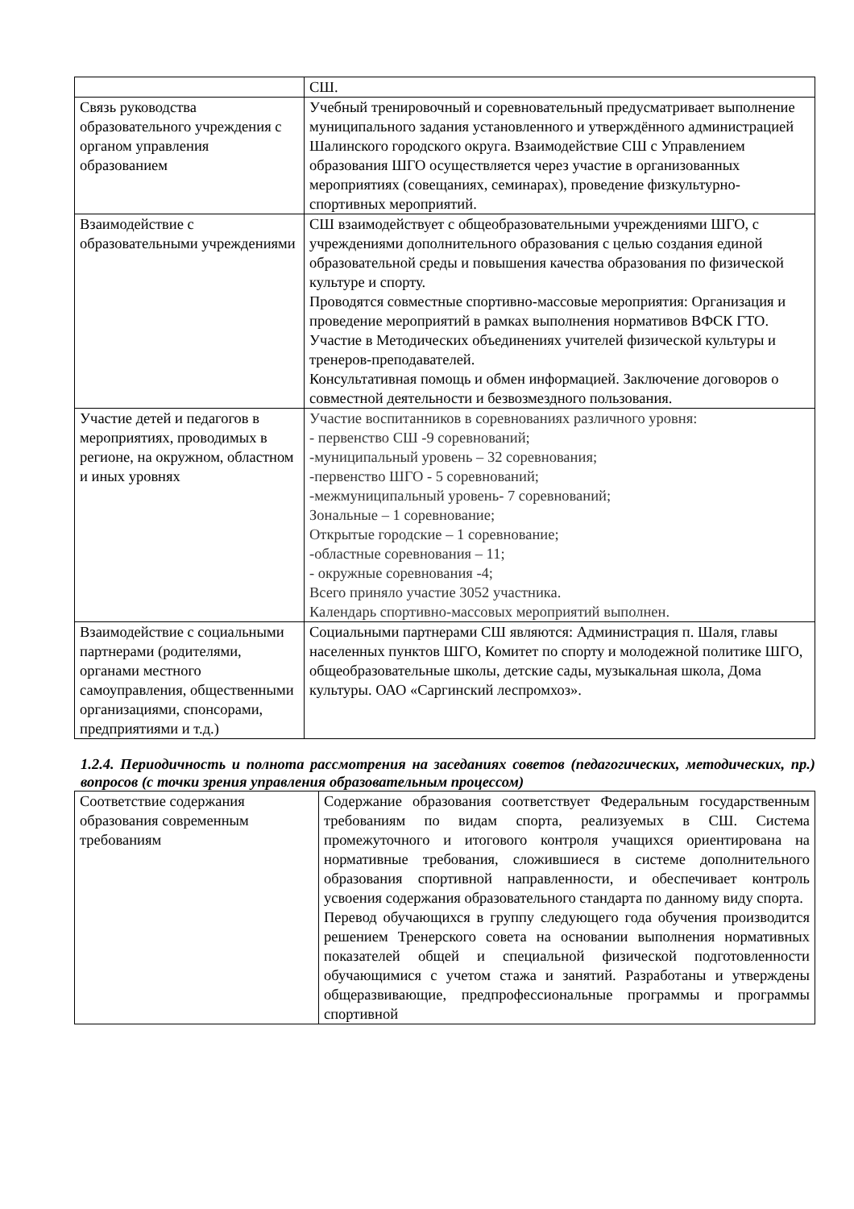| | СШ. |
| Связь руководства образовательного учреждения с органом управления образованием | Учебный тренировочный и соревновательный предусматривает выполнение муниципального задания установленного и утверждённого администрацией Шалинского городского округа. Взаимодействие СШ с Управлением образования ШГО осуществляется через участие в организованных мероприятиях (совещаниях, семинарах), проведение физкультурно-спортивных мероприятий. |
| Взаимодействие с образовательными учреждениями | СШ взаимодействует с общеобразовательными учреждениями ШГО, с учреждениями дополнительного образования с целью создания единой образовательной среды и повышения качества образования по физической культуре и спорту. Проводятся совместные спортивно-массовые мероприятия: Организация и проведение мероприятий в рамках выполнения нормативов ВФСК ГТО. Участие в Методических объединениях учителей физической культуры и тренеров-преподавателей. Консультативная помощь и обмен информацией. Заключение договоров о совместной деятельности и безвозмездного пользования. |
| Участие детей и педагогов в мероприятиях, проводимых в регионе, на окружном, областном и иных уровнях | Участие воспитанников в соревнованиях различного уровня: - первенство СШ -9 соревнований; -муниципальный уровень – 32 соревнования; -первенство ШГО - 5 соревнований; -межмуниципальный уровень- 7 соревнований; Зональные – 1 соревнование; Открытые городские – 1 соревнование; -областные соревнования – 11; - окружные соревнования -4; Всего приняло участие 3052 участника. Календарь спортивно-массовых мероприятий выполнен. |
| Взаимодействие с социальными партнерами (родителями, органами местного самоуправления, общественными организациями, спонсорами, предприятиями и т.д.) | Социальными партнерами СШ являются: Администрация п. Шаля, главы населенных пунктов ШГО, Комитет по спорту и молодежной политике ШГО, общеобразовательные школы, детские сады, музыкальная школа, Дома культуры. ОАО «Саргинский леспромхоз». |
1.2.4. Периодичность и полнота рассмотрения на заседаниях советов (педагогических, методических, пр.) вопросов (с точки зрения управления образовательным процессом)
| Соответствие содержания образования современным требованиям | Содержание образования соответствует Федеральным государственным требованиям по видам спорта, реализуемых в СШ. Система промежуточного и итогового контроля учащихся ориентирована на нормативные требования, сложившиеся в системе дополнительного образования спортивной направленности, и обеспечивает контроль усвоения содержания образовательного стандарта по данному виду спорта. Перевод обучающихся в группу следующего года обучения производится решением Тренерского совета на основании выполнения нормативных показателей общей и специальной физической подготовленности обучающимися с учетом стажа и занятий. Разработаны и утверждены общеразвивающие, предпрофессиональные программы и программы спортивной |